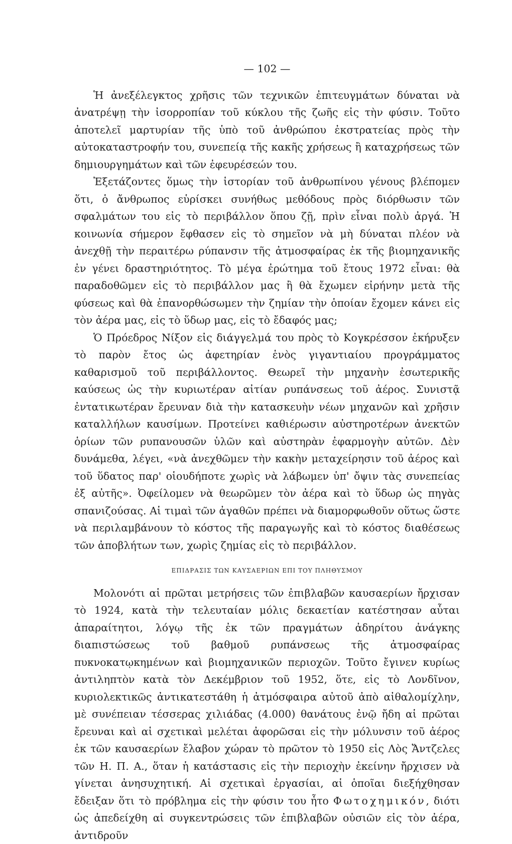— 102 —
Ἡ ἀνεξέλεγκτος χρῆσις τῶν τεχνικῶν ἐπιτευγμάτων δύναται νὰ ἀνατρέψῃ τὴν ἰσορροπίαν τοῦ κύκλου τῆς ζωῆς εἰς τὴν φύσιν. Τοῦτο ἀποτελεῖ μαρτυρίαν τῆς ὑπὸ τοῦ ἀνθρώπου ἐκστρατείας πρὸς τὴν αὐτοκαταστροφήν του, συνεπείᾳ τῆς κακῆς χρήσεως ἢ καταχρήσεως τῶν δημιουργημάτων καὶ τῶν ἐφευρέσεών του.
Ἐξετάζοντες ὅμως τὴν ἱστορίαν τοῦ ἀνθρωπίνου γένους βλέπομεν ὅτι, ὁ ἄνθρωπος εὑρίσκει συνήθως μεθόδους πρὸς διόρθωσιν τῶν σφαλμάτων του εἰς τὸ περιβάλλον ὅπου ζῇ, πρὶν εἶναι πολὺ ἀργά. Ἡ κοινωνία σήμερον ἔφθασεν εἰς τὸ σημεῖον νὰ μὴ δύναται πλέον νὰ ἀνεχθῇ τὴν περαιτέρω ρύπανσιν τῆς ἀτμοσφαίρας ἐκ τῆς βιομηχανικῆς ἐν γένει δραστηριότητος. Τὸ μέγα ἐρώτημα τοῦ ἔτους 1972 εἶναι: θὰ παραδοθῶμεν εἰς τὸ περιβάλλον μας ἢ θὰ ἔχωμεν εἰρήνην μετὰ τῆς φύσεως καὶ θὰ ἐπανορθώσωμεν τὴν ζημίαν τὴν ὁποίαν ἔχομεν κάνει εἰς τὸν ἀέρα μας, εἰς τὸ ὕδωρ μας, εἰς τὸ ἔδαφός μας;
Ὁ Πρόεδρος Νίξον εἰς διάγγελμά του πρὸς τὸ Κογκρέσσον ἐκήρυξεν τὸ παρὸν ἔτος ὡς ἀφετηρίαν ἑνὸς γιγαντιαίου προγράμματος καθαρισμοῦ τοῦ περιβάλλοντος. Θεωρεῖ τὴν μηχανὴν ἐσωτερικῆς καύσεως ὡς τὴν κυριωτέραν αἰτίαν ρυπάνσεως τοῦ ἀέρος. Συνιστᾷ ἐντατικωτέραν ἔρευναν διὰ τὴν κατασκευὴν νέων μηχανῶν καὶ χρῆσιν καταλλήλων καυσίμων. Προτείνει καθιέρωσιν αὐστηροτέρων ἀνεκτῶν ὁρίων τῶν ρυπανουσῶν ὑλῶν καὶ αὐστηρὰν ἐφαρμογὴν αὐτῶν. Δὲν δυνάμεθα, λέγει, «νὰ ἀνεχθῶμεν τὴν κακὴν μεταχείρησιν τοῦ ἀέρος καὶ τοῦ ὕδατος παρ' οἱουδήποτε χωρὶς νὰ λάβωμεν ὑπ' ὄψιν τὰς συνεπείας ἐξ αὐτῆς». Ὀφείλομεν νὰ θεωρῶμεν τὸν ἀέρα καὶ τὸ ὕδωρ ὡς πηγὰς σπανιζούσας. Αἱ τιμαὶ τῶν ἀγαθῶν πρέπει νὰ διαμορφωθοῦν οὕτως ὥστε νὰ περιλαμβάνουν τὸ κόστος τῆς παραγωγῆς καὶ τὸ κόστος διαθέσεως τῶν ἀποβλήτων των, χωρὶς ζημίας εἰς τὸ περιβάλλον.
ΕΠΙΔΡΑΣΙΣ ΤΩΝ ΚΑΥΣΑΕΡΙΩΝ ΕΠΙ ΤΟΥ ΠΛΗΘΥΣΜΟΥ
Μολονότι αἱ πρῶται μετρήσεις τῶν ἐπιβλαβῶν καυσαερίων ἤρχισαν τὸ 1924, κατὰ τὴν τελευταίαν μόλις δεκαετίαν κατέστησαν αὗται ἀπαραίτητοι, λόγῳ τῆς ἐκ τῶν πραγμάτων ἀδηρίτου ἀνάγκης διαπιστώσεως τοῦ βαθμοῦ ρυπάνσεως τῆς ἀτμοσφαίρας πυκνοκατῳκημένων καὶ βιομηχανικῶν περιοχῶν. Τοῦτο ἔγινεν κυρίως ἀντιληπτὸν κατὰ τὸν Δεκέμβριον τοῦ 1952, ὅτε, εἰς τὸ Λονδῖνον, κυριολεκτικῶς ἀντικατεστάθη ἡ ἀτμόσφαιρα αὐτοῦ ἀπὸ αἰθαλομίχλην, μὲ συνέπειαν τέσσερας χιλιάδας (4.000) θανάτους ἐνῷ ἤδη αἱ πρῶται ἔρευναι καὶ αἱ σχετικαὶ μελέται ἀφορῶσαι εἰς τὴν μόλυνσιν τοῦ ἀέρος ἐκ τῶν καυσαερίων ἔλαβον χώραν τὸ πρῶτον τὸ 1950 εἰς Λὸς Ἄντζελες τῶν Η. Π. Α., ὅταν ἡ κατάστασις εἰς τὴν περιοχὴν ἐκείνην ἤρχισεν νὰ γίνεται ἀνησυχητική. Αἱ σχετικαὶ ἐργασίαι, αἱ ὁποῖαι διεξήχθησαν ἔδειξαν ὅτι τὸ πρόβλημα εἰς τὴν φύσιν του ἦτο Φωτοχημικόν, διότι ὡς ἀπεδείχθη αἱ συγκεντρώσεις τῶν ἐπιβλαβῶν οὐσιῶν εἰς τὸν ἀέρα, ἀντιδροῦν